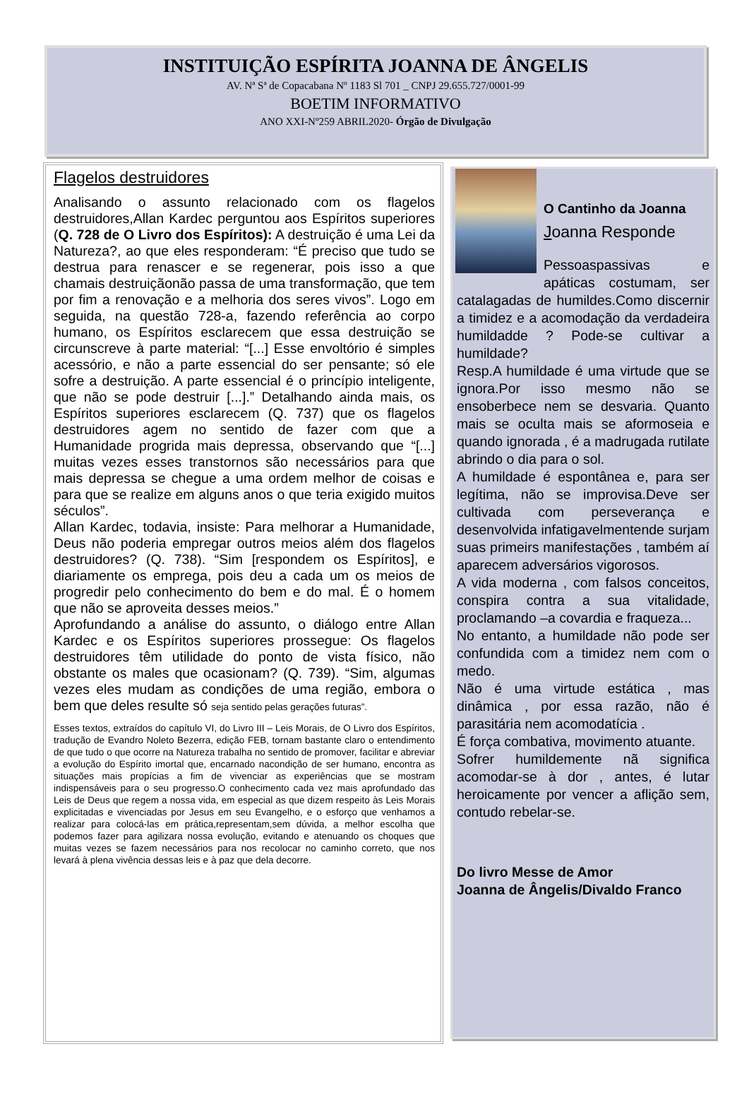INSTITUIÇÃO ESPÍRITA JOANNA DE ÂNGELIS
AV. Nª Sª de Copacabana Nº 1183 Sl 701 _ CNPJ 29.655.727/0001-99
BOETIM INFORMATIVO
ANO XXI-Nº259 ABRIL2020- Órgão de Divulgação
Flagelos destruidores
Analisando o assunto relacionado com os flagelos destruidores,Allan Kardec perguntou aos Espíritos superiores (Q. 728 de O Livro dos Espíritos): A destruição é uma Lei da Natureza?, ao que eles responderam: “É preciso que tudo se destrua para renascer e se regenerar, pois isso a que chamais destruiçãonão passa de uma transformação, que tem por fim a renovação e a melhoria dos seres vivos”. Logo em seguida, na questão 728-a, fazendo referência ao corpo humano, os Espíritos esclarecem que essa destruição se circunscreve à parte material: “[...] Esse envoltório é simples acessório, e não a parte essencial do ser pensante; só ele sofre a destruição. A parte essencial é o princípio inteligente, que não se pode destruir [...].” Detalhando ainda mais, os Espíritos superiores esclarecem (Q. 737) que os flagelos destruidores agem no sentido de fazer com que a Humanidade progrida mais depressa, observando que “[...] muitas vezes esses transtornos são necessários para que mais depressa se chegue a uma ordem melhor de coisas e para que se realize em alguns anos o que teria exigido muitos séculos”.
Allan Kardec, todavia, insiste: Para melhorar a Humanidade, Deus não poderia empregar outros meios além dos flagelos destruidores? (Q. 738). “Sim [respondem os Espíritos], e diariamente os emprega, pois deu a cada um os meios de progredir pelo conhecimento do bem e do mal. É o homem que não se aproveita desses meios.”
Aprofundando a análise do assunto, o diálogo entre Allan Kardec e os Espíritos superiores prossegue: Os flagelos destruidores têm utilidade do ponto de vista físico, não obstante os males que ocasionam? (Q. 739). “Sim, algumas vezes eles mudam as condições de uma região, embora o bem que deles resulte só seja sentido pelas gerações futuras”.
Esses textos, extraídos do capítulo VI, do Livro III – Leis Morais, de O Livro dos Espíritos, tradução de Evandro Noleto Bezerra, edição FEB, tornam bastante claro o entendimento de que tudo o que ocorre na Natureza trabalha no sentido de promover, facilitar e abreviar a evolução do Espírito imortal que, encarnado nacondição de ser humano, encontra as situações mais propícias a fim de vivenciar as experiências que se mostram indispensáveis para o seu progresso.O conhecimento cada vez mais aprofundado das Leis de Deus que regem a nossa vida, em especial as que dizem respeito às Leis Morais explicitadas e vivenciadas por Jesus em seu Evangelho, e o esforço que venhamos a realizar para colocá-las em prática,representam,sem dúvida, a melhor escolha que podemos fazer para agilizara nossa evolução, evitando e atenuando os choques que muitas vezes se fazem necessários para nos recolocar no caminho correto, que nos levará à plena vivência dessas leis e à paz que dela decorre.
O Cantinho da Joanna
Joanna Responde
Pessoaspassivas e apáticas costumam, ser catalagadas de humildes.Como discernir a timidez e a acomodação da verdadeira humildadde ? Pode-se cultivar a humildade?
Resp.A humildade é uma virtude que se ignora.Por isso mesmo não se ensoberbece nem se desvaria. Quanto mais se oculta mais se aformoseia e quando ignorada , é a madrugada rutilate abrindo o dia para o sol.
A humildade é espontânea e, para ser legítima, não se improvisa.Deve ser cultivada com perseverança e desenvolvida infatigavelmentende surjam suas primeirs manifestações , também aí aparecem adversários vigorosos.
A vida moderna , com falsos conceitos, conspira contra a sua vitalidade, proclamando –a covardia e fraqueza...
No entanto, a humildade não pode ser confundida com a timidez nem com o medo.
Não é uma virtude estática , mas dinâmica , por essa razão, não é parasitária nem acomodatícia .
É força combativa, movimento atuante.
Sofrer humildemente nã significa acomodar-se à dor , antes, é lutar heroicamente por vencer a aflição sem, contudo rebelar-se.
Do livro Messe de Amor
Joanna de Ângelis/Divaldo Franco